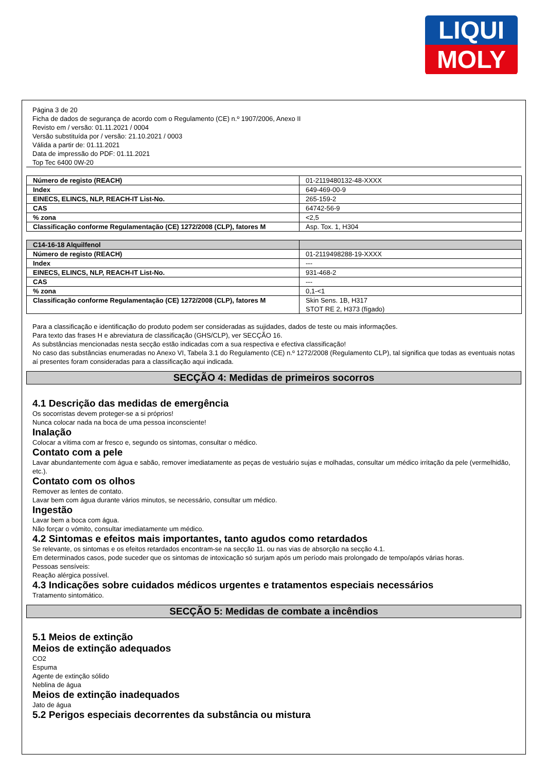LIQUI
MOLY
Página 3 de 20
Ficha de dados de segurança de acordo com o Regulamento (CE) n.º 1907/2006, Anexo II
Revisto em / versão: 01.11.2021 / 0004
Versão substituída por / versão: 21.10.2021 / 0003
Válida a partir de: 01.11.2021
Data de impressão do PDF: 01.11.2021
Top Tec 6400 0W-20
| Número de registo (REACH) | 01-2119480132-48-XXXX |
| Index | 649-469-00-9 |
| EINECS, ELINCS, NLP, REACH-IT List-No. | 265-159-2 |
| CAS | 64742-56-9 |
| % zona | <2,5 |
| Classificação conforme Regulamentação (CE) 1272/2008 (CLP), fatores M | Asp. Tox. 1, H304 |
| C14-16-18 Alquilfenol | |
| Número de registo (REACH) | 01-2119498288-19-XXXX |
| Index | --- |
| EINECS, ELINCS, NLP, REACH-IT List-No. | 931-468-2 |
| CAS | --- |
| % zona | 0,1-<1 |
| Classificação conforme Regulamentação (CE) 1272/2008 (CLP), fatores M | Skin Sens. 1B, H317 STOT RE 2, H373 (fígado) |
Para a classificação e identificação do produto podem ser consideradas as sujidades, dados de teste ou mais informações.
Para texto das frases H e abreviatura de classificação (GHS/CLP), ver SECÇÃO 16.
As substâncias mencionadas nesta secção estão indicadas com a sua respectiva e efectiva classificação!
No caso das substâncias enumeradas no Anexo VI, Tabela 3.1 do Regulamento (CE) n.º 1272/2008 (Regulamento CLP), tal significa que todas as eventuais notas aí presentes foram consideradas para a classificação aqui indicada.
SECÇÃO 4: Medidas de primeiros socorros
4.1 Descrição das medidas de emergência
Os socorristas devem proteger-se a si próprios!
Nunca colocar nada na boca de uma pessoa inconsciente!
Inalação
Colocar a vítima com ar fresco e, segundo os sintomas, consultar o médico.
Contato com a pele
Lavar abundantemente com água e sabão, remover imediatamente as peças de vestuário sujas e molhadas, consultar um médico irritação da pele (vermelhidão, etc.).
Contato com os olhos
Remover as lentes de contato.
Lavar bem com água durante vários minutos, se necessário, consultar um médico.
Ingestão
Lavar bem a boca com água.
Não forçar o vómito, consultar imediatamente um médico.
4.2 Sintomas e efeitos mais importantes, tanto agudos como retardados
Se relevante, os sintomas e os efeitos retardados encontram-se na secção 11. ou nas vias de absorção na secção 4.1.
Em determinados casos, pode suceder que os sintomas de intoxicação só surjam após um período mais prolongado de tempo/após várias horas.
Pessoas sensíveis:
Reação alérgica possível.
4.3 Indicações sobre cuidados médicos urgentes e tratamentos especiais necessários
Tratamento sintomático.
SECÇÃO 5: Medidas de combate a incêndios
5.1 Meios de extinção
Meios de extinção adequados
CO2
Espuma
Agente de extinção sólido
Neblina de água
Meios de extinção inadequados
Jato de água
5.2 Perigos especiais decorrentes da substância ou mistura